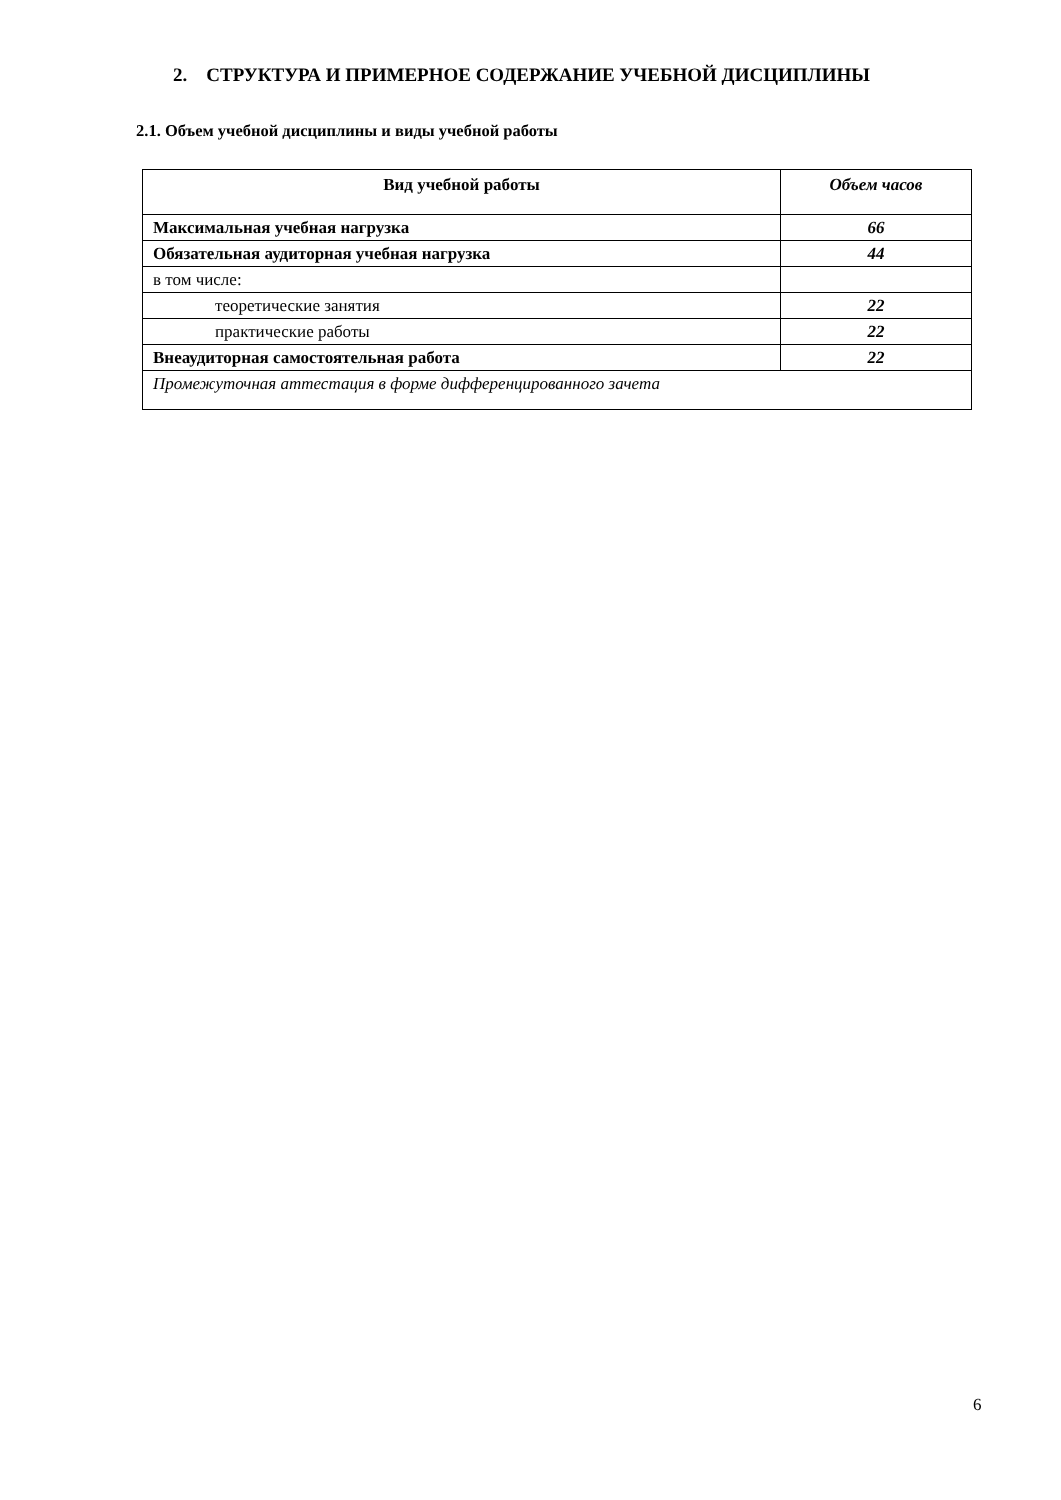2. СТРУКТУРА И ПРИМЕРНОЕ СОДЕРЖАНИЕ УЧЕБНОЙ ДИСЦИПЛИНЫ
2.1. Объем учебной дисциплины и виды учебной работы
| Вид учебной работы | Объем часов |
| --- | --- |
| Максимальная учебная нагрузка | 66 |
| Обязательная аудиторная учебная нагрузка | 44 |
| в том числе: | |
| теоретические занятия | 22 |
| практические работы | 22 |
| Внеаудиторная самостоятельная работа | 22 |
| Промежуточная аттестация в форме дифференцированного зачета | |
6